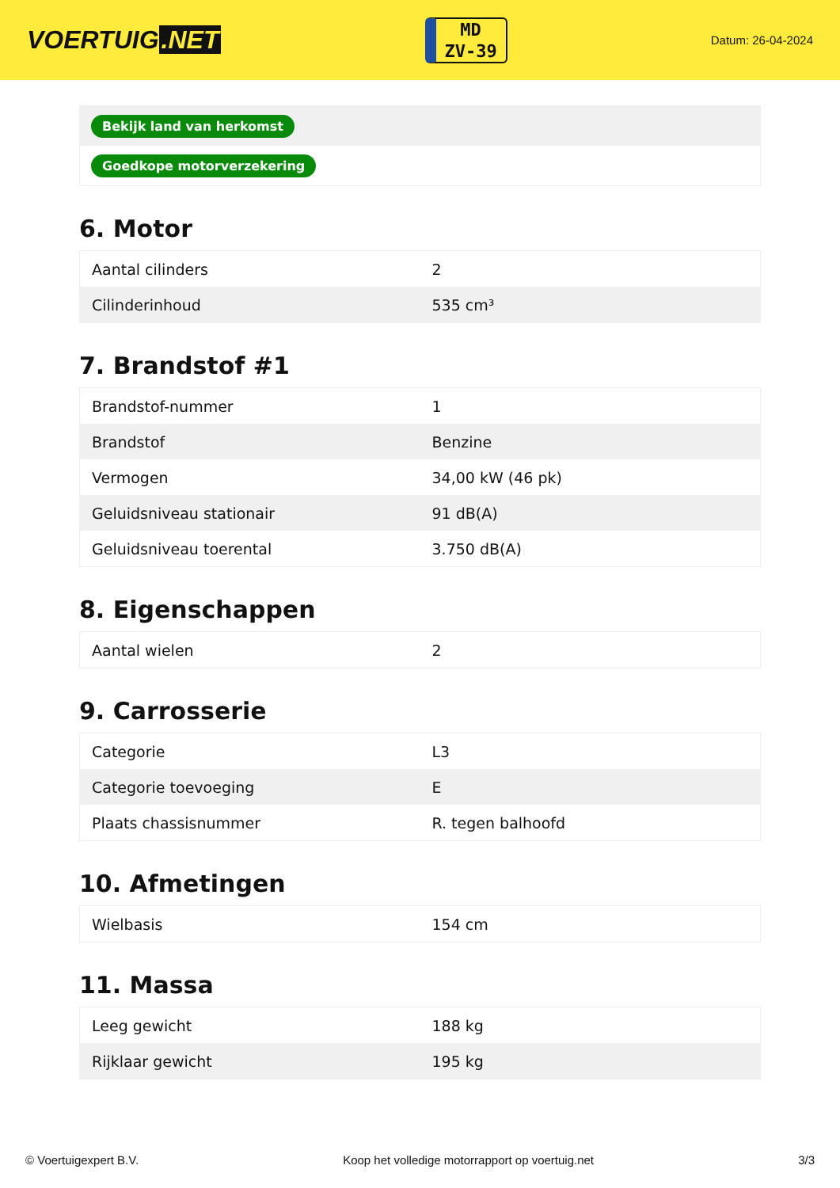VOERTUIG.NET
MD
ZV-39
Datum: 26-04-2024
| Bekijk land van herkomst |
| Goedkope motorverzekering |
6. Motor
| Aantal cilinders | 2 |
| Cilinderinhoud | 535 cm³ |
7. Brandstof #1
| Brandstof-nummer | 1 |
| Brandstof | Benzine |
| Vermogen | 34,00 kW (46 pk) |
| Geluidsniveau stationair | 91 dB(A) |
| Geluidsniveau toerental | 3.750 dB(A) |
8. Eigenschappen
| Aantal wielen | 2 |
9. Carrosserie
| Categorie | L3 |
| Categorie toevoeging | E |
| Plaats chassisnummer | R. tegen balhoofd |
10. Afmetingen
| Wielbasis | 154 cm |
11. Massa
| Leeg gewicht | 188 kg |
| Rijklaar gewicht | 195 kg |
© Voertuigexpert B.V. Koop het volledige motorrapport op voertuig.net 3/3